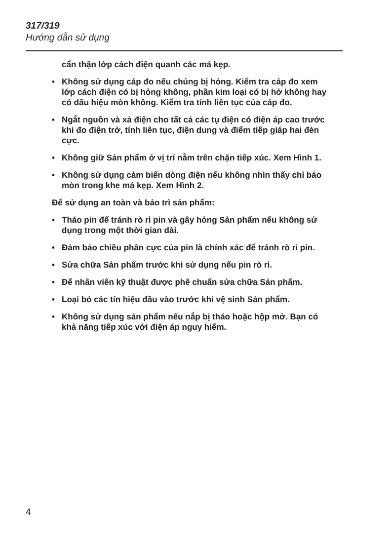317/319
Hướng dẫn sử dụng
cẩn thận lớp cách điện quanh các má kẹp.
• Không sử dụng cáp đo nếu chúng bị hỏng. Kiểm tra cáp đo xem lớp cách điện có bị hỏng không, phần kim loại có bị hở không hay có dấu hiệu mòn không. Kiểm tra tính liên tục của cáp đo.
• Ngắt nguồn và xả điện cho tất cả các tụ điện có điện áp cao trước khi đo điện trở, tính liên tục, điện dung và điểm tiếp giáp hai đèn cực.
• Không giữ Sản phẩm ở vị trí nằm trên chặn tiếp xúc. Xem Hình 1.
• Không sử dụng cảm biến dòng điện nếu không nhìn thấy chỉ báo mòn trong khe má kẹp. Xem Hình 2.
Để sử dụng an toàn và bảo trì sản phẩm:
• Tháo pin để tránh rò rỉ pin và gây hỏng Sản phẩm nếu không sử dụng trong một thời gian dài.
• Đảm bảo chiều phân cực của pin là chính xác để tránh rò rỉ pin.
• Sửa chữa Sản phẩm trước khi sử dụng nếu pin rò rỉ.
• Để nhân viên kỹ thuật được phê chuẩn sửa chữa Sản phẩm.
• Loại bỏ các tín hiệu đầu vào trước khi vệ sinh Sản phẩm.
• Không sử dụng sản phẩm nếu nắp bị tháo hoặc hộp mở. Bạn có khả năng tiếp xúc với điện áp nguy hiểm.
4